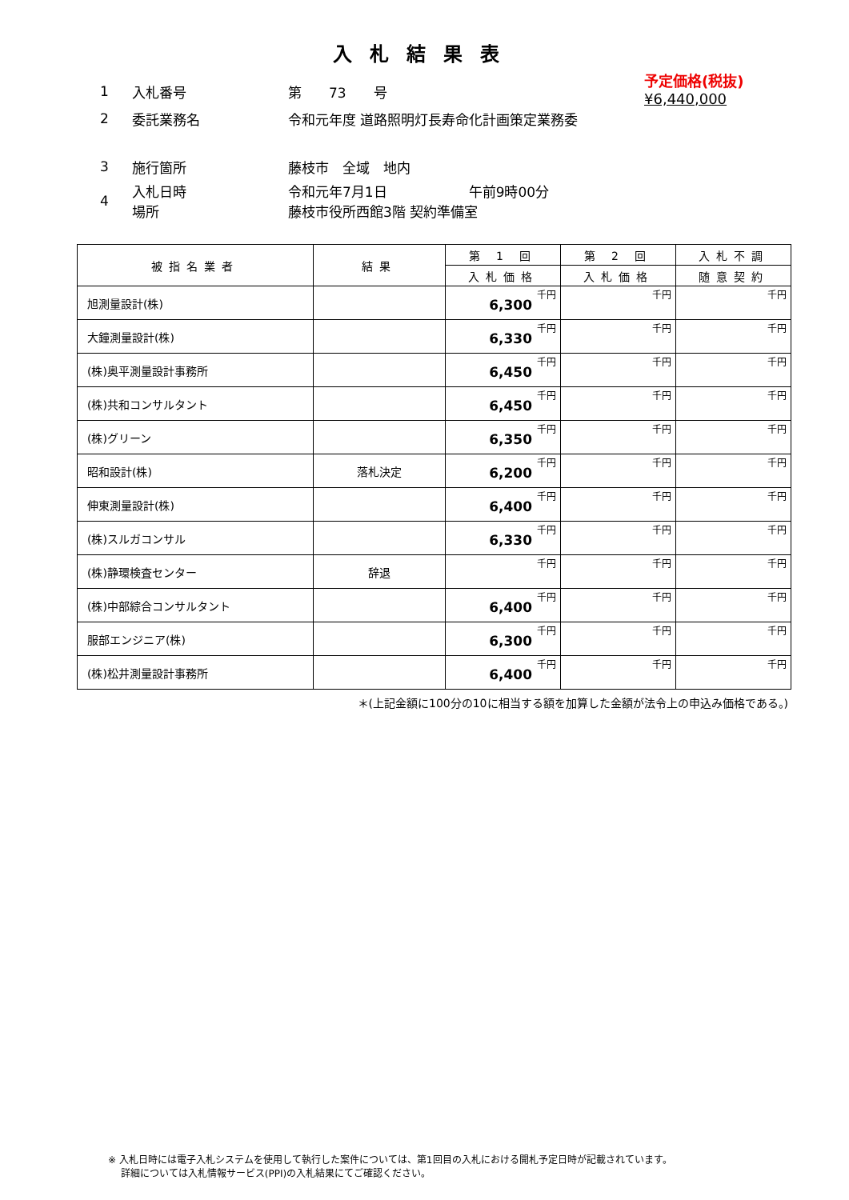入札結果表
予定価格(税抜)
¥6,440,000
1 入札番号 第　　73　　号
2 委託業務名 令和元年度 道路照明灯長寿命化計画策定業務委
3 施行箇所 藤枝市　全域　地内
4 入札日時
場所 令和元年7月1日　　　　　　午前9時00分
藤枝市役所西館3階 契約準備室
| 被指名業者 | 結果 | 第 1 回 | 第 2 回 | 入札不調 |
| --- | --- | --- | --- | --- |
| | | 入札価格 | 入札価格 | 随意契約 |
| 旭測量設計(株) | | 6,300 千円 | 千円 | 千円 |
| 大鐘測量設計(株) | | 6,330 千円 | 千円 | 千円 |
| (株)奥平測量設計事務所 | | 6,450 千円 | 千円 | 千円 |
| (株)共和コンサルタント | | 6,450 千円 | 千円 | 千円 |
| (株)グリーン | | 6,350 千円 | 千円 | 千円 |
| 昭和設計(株) | 落札決定 | 6,200 千円 | 千円 | 千円 |
| 伸東測量設計(株) | | 6,400 千円 | 千円 | 千円 |
| (株)スルガコンサル | | 6,330 千円 | 千円 | 千円 |
| (株)静環検査センター | 辞退 | 千円 | 千円 | 千円 |
| (株)中部綜合コンサルタント | | 6,400 千円 | 千円 | 千円 |
| 服部エンジニア(株) | | 6,300 千円 | 千円 | 千円 |
| (株)松井測量設計事務所 | | 6,400 千円 | 千円 | 千円 |
＊(上記金額に100分の10に相当する額を加算した金額が法令上の申込み価格である。)
※ 入札日時には電子入札システムを使用して執行した案件については、第1回目の入札における開札予定日時が記載されています。
　 詳細については入札情報サービス(PPI)の入札結果にてご確認ください。